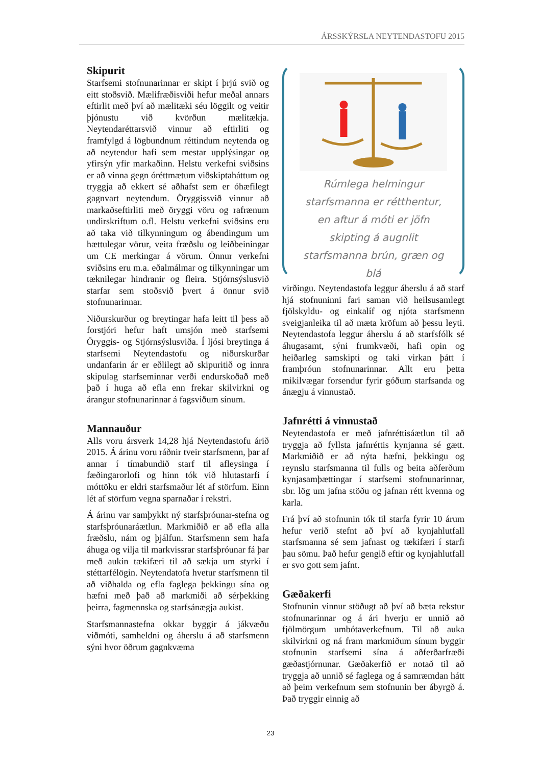ÁRSSKÝRSLA NEYTENDASTOFU 2015
Skipurit
Starfsemi stofnunarinnar er skipt í þrjú svið og eitt stoðsvið. Mælifræðisviði hefur meðal annars eftirlit með því að mælitæki séu löggilt og veitir þjónustu við kvörðun mælitækja. Neytendaréttarsvið vinnur að eftirliti og framfylgd á lögbundnum réttindum neytenda og að neytendur hafi sem mestar upplýsingar og yfirsýn yfir markaðinn. Helstu verkefni sviðsins er að vinna gegn óréttmætum viðskiptaháttum og tryggja að ekkert sé aðhafst sem er óhæfilegt gagnvart neytendum. Öryggissvið vinnur að markaðseftirliti með öryggi vöru og rafrænum undirskriftum o.fl. Helstu verkefni sviðsins eru að taka við tilkynningum og ábendingum um hættulegar vörur, veita fræðslu og leiðbeiningar um CE merkingar á vörum. Önnur verkefni sviðsins eru m.a. eðalmálmar og tilkynningar um tæknilegar hindranir og fleira. Stjórnsýslusvið starfar sem stoðsvið þvert á önnur svið stofnunarinnar.
Niðurskurður og breytingar hafa leitt til þess að forstjóri hefur haft umsjón með starfsemi Öryggis- og Stjórnsýslusviða. Í ljósi breytinga á starfsemi Neytendastofu og niðurskurðar undanfarin ár er eðlilegt að skipuritið og innra skipulag starfseminnar verði endurskoðað með það í huga að efla enn frekar skilvirkni og árangur stofnunarinnar á fagsviðum sínum.
Mannauður
Alls voru ársverk 14,28 hjá Neytendastofu árið 2015. Á árinu voru ráðnir tveir starfsmenn, þar af annar í tímabundið starf til afleysinga í fæðingarorlofi og hinn tók við hlutastarfi í móttöku er eldri starfsmaður lét af störfum. Einn lét af störfum vegna sparnaðar í rekstri.
Á árinu var samþykkt ný starfsþróunar-stefna og starfsþróunaráætlun. Markmiðið er að efla alla fræðslu, nám og þjálfun. Starfsmenn sem hafa áhuga og vilja til markvissrar starfsþróunar fá þar með aukin tækifæri til að sækja um styrki í stéttarfélögin. Neytendatofa hvetur starfsmenn til að viðhalda og efla faglega þekkingu sína og hæfni með það að markmiði að sérþekking þeirra, fagmennska og starfsánægja aukist.
Starfsmannastefna okkar byggir á jákvæðu viðmóti, samheldni og áherslu á að starfsmenn sýni hvor öðrum gagnkvæma
Rúmlega helmingur starfsmanna er rétthentur, en aftur á móti er jöfn skipting á augnlit starfsmanna brún, græn og blá
virðingu. Neytendastofa leggur áherslu á að starf hjá stofnuninni fari saman við heilsusamlegt fjölskyldu- og einkalíf og njóta starfsmenn sveigjanleika til að mæta kröfum að þessu leyti. Neytendastofa leggur áherslu á að starfsfólk sé áhugasamt, sýni frumkvæði, hafi opin og heiðarleg samskipti og taki virkan þátt í framþróun stofnunarinnar. Allt eru þetta mikilvægar forsendur fyrir góðum starfsanda og ánægju á vinnustað.
Jafnrétti á vinnustað
Neytendastofa er með jafnréttisáætlun til að tryggja að fyllsta jafnréttis kynjanna sé gætt. Markmiðið er að nýta hæfni, þekkingu og reynslu starfsmanna til fulls og beita aðferðum kynjasamþættingar í starfsemi stofnunarinnar, sbr. lög um jafna stöðu og jafnan rétt kvenna og karla.
Frá því að stofnunin tók til starfa fyrir 10 árum hefur verið stefnt að því að kynjahlutfall starfsmanna sé sem jafnast og tækifæri í starfi þau sömu. Það hefur gengið eftir og kynjahlutfall er svo gott sem jafnt.
Gæðakerfi
Stofnunin vinnur stöðugt að því að bæta rekstur stofnunarinnar og á ári hverju er unnið að fjölmörgum umbótaverkefnum. Til að auka skilvirkni og ná fram markmiðum sínum byggir stofnunin starfsemi sína á aðferðarfræði gæðastjórnunar. Gæðakerfið er notað til að tryggja að unnið sé faglega og á samræmdan hátt að þeim verkefnum sem stofnunin ber ábyrgð á. Það tryggir einnig að
23